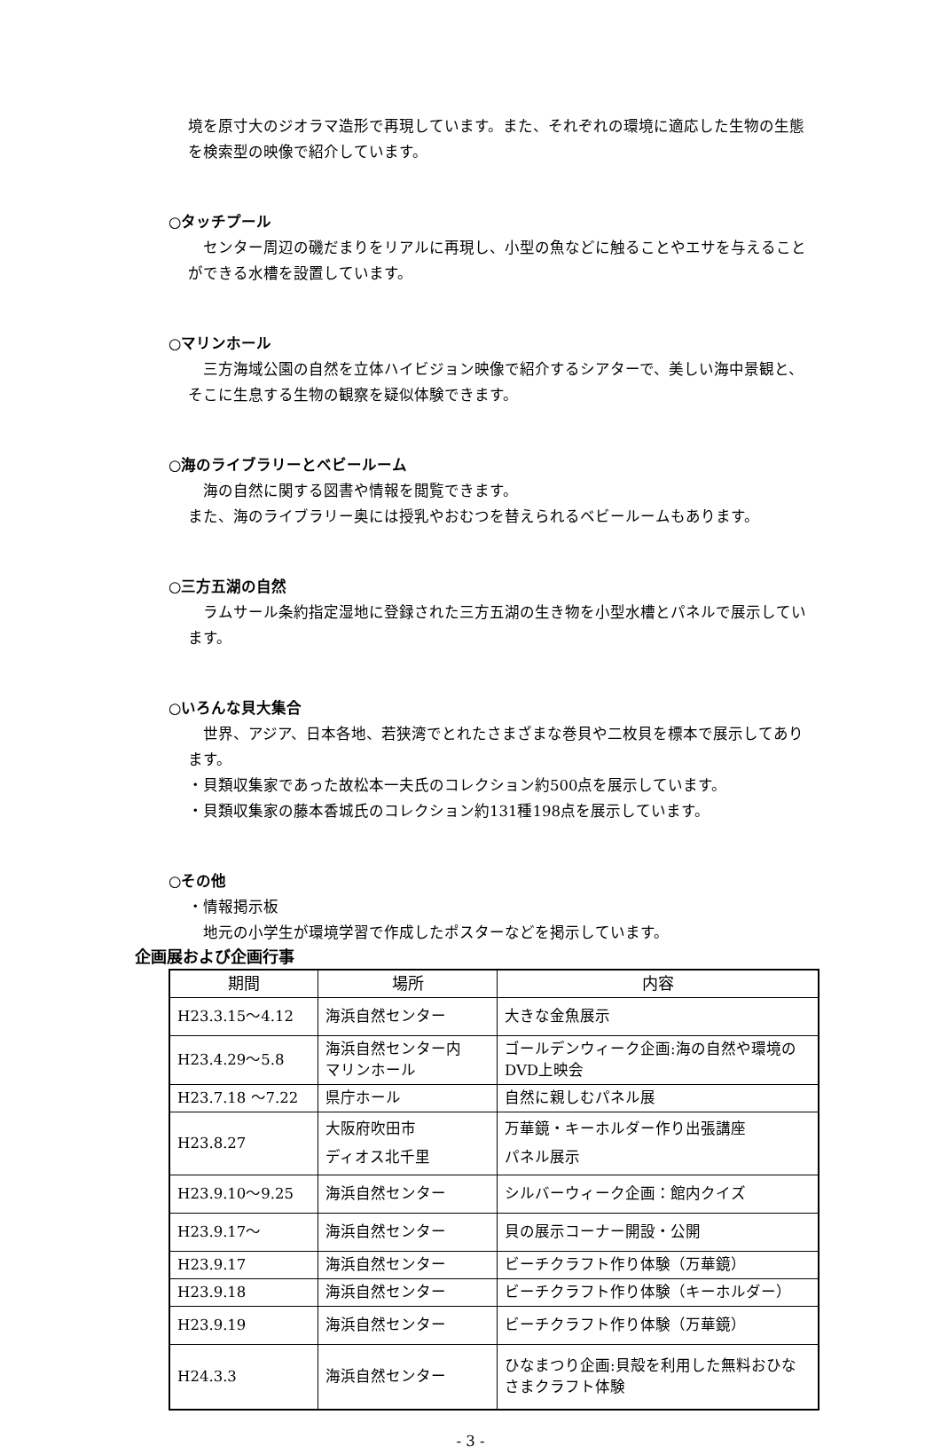境を原寸大のジオラマ造形で再現しています。また、それぞれの環境に適応した生物の生態を検索型の映像で紹介しています。
○タッチプール
　センター周辺の磯だまりをリアルに再現し、小型の魚などに触ることやエサを与えることができる水槽を設置しています。
○マリンホール
　三方海域公園の自然を立体ハイビジョン映像で紹介するシアターで、美しい海中景観と、そこに生息する生物の観察を疑似体験できます。
○海のライブラリーとベビールーム
　海の自然に関する図書や情報を閲覧できます。
また、海のライブラリー奥には授乳やおむつを替えられるベビールームもあります。
○三方五湖の自然
　ラムサール条約指定湿地に登録された三方五湖の生き物を小型水槽とパネルで展示しています。
○いろんな貝大集合
　世界、アジア、日本各地、若狭湾でとれたさまざまな巻貝や二枚貝を標本で展示してあります。
・貝類収集家であった故松本一夫氏のコレクション約500点を展示しています。
・貝類収集家の藤本香城氏のコレクション約131種198点を展示しています。
○その他
・情報掲示板
　地元の小学生が環境学習で作成したポスターなどを掲示しています。
企画展および企画行事
| 期間 | 場所 | 内容 |
| --- | --- | --- |
| H23.3.15～4.12 | 海浜自然センター | 大きな金魚展示 |
| H23.4.29～5.8 | 海浜自然センター内 マリンホール | ゴールデンウィーク企画:海の自然や環境のDVD上映会 |
| H23.7.18 ～7.22 | 県庁ホール | 自然に親しむパネル展 |
| H23.8.27 | 大阪府吹田市 ディオス北千里 | 万華鏡・キーホルダー作り出張講座 パネル展示 |
| H23.9.10～9.25 | 海浜自然センター | シルバーウィーク企画：館内クイズ |
| H23.9.17～ | 海浜自然センター | 貝の展示コーナー開設・公開 |
| H23.9.17 | 海浜自然センター | ビーチクラフト作り体験（万華鏡） |
| H23.9.18 | 海浜自然センター | ビーチクラフト作り体験（キーホルダー） |
| H23.9.19 | 海浜自然センター | ビーチクラフト作り体験（万華鏡） |
| H24.3.3 | 海浜自然センター | ひなまつり企画:貝殻を利用した無料おひなさまクラフト体験 |
- 3 -